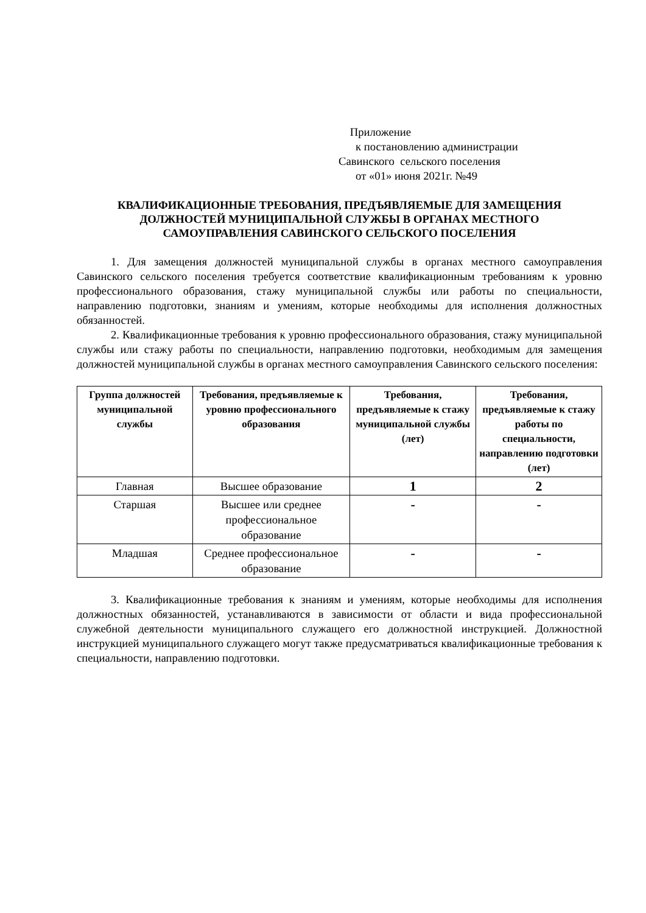Приложение
к постановлению администрации
Савинского сельского поселения
от «01» июня 2021г. №49
КВАЛИФИКАЦИОННЫЕ ТРЕБОВАНИЯ, ПРЕДЪЯВЛЯЕМЫЕ ДЛЯ ЗАМЕЩЕНИЯ
ДОЛЖНОСТЕЙ МУНИЦИПАЛЬНОЙ СЛУЖБЫ В ОРГАНАХ МЕСТНОГО
САМОУПРАВЛЕНИЯ САВИНСКОГО СЕЛЬСКОГО ПОСЕЛЕНИЯ
1. Для замещения должностей муниципальной службы в органах местного самоуправления Савинского сельского поселения требуется соответствие квалификационным требованиям к уровню профессионального образования, стажу муниципальной службы или работы по специальности, направлению подготовки, знаниям и умениям, которые необходимы для исполнения должностных обязанностей.
2. Квалификационные требования к уровню профессионального образования, стажу муниципальной службы или стажу работы по специальности, направлению подготовки, необходимым для замещения должностей муниципальной службы в органах местного самоуправления Савинского сельского поселения:
| Группа должностей муниципальной службы | Требования, предъявляемые к уровню профессионального образования | Требования, предъявляемые к стажу муниципальной службы (лет) | Требования, предъявляемые к стажу работы по специальности, направлению подготовки (лет) |
| --- | --- | --- | --- |
| Главная | Высшее образование | 1 | 2 |
| Старшая | Высшее или среднее профессиональное образование | - | - |
| Младшая | Среднее профессиональное образование | - | - |
3. Квалификационные требования к знаниям и умениям, которые необходимы для исполнения должностных обязанностей, устанавливаются в зависимости от области и вида профессиональной служебной деятельности муниципального служащего его должностной инструкцией. Должностной инструкцией муниципального служащего могут также предусматриваться квалификационные требования к специальности, направлению подготовки.